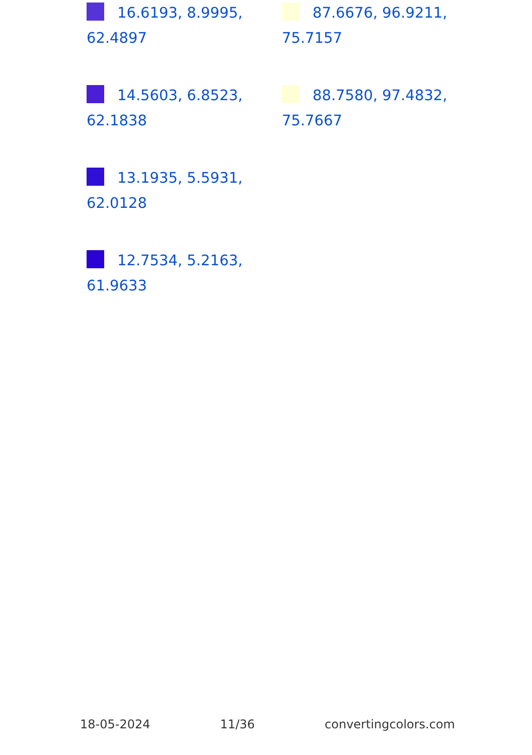16.6193, 8.9995, 62.4897
87.6676, 96.9211, 75.7157
14.5603, 6.8523, 62.1838
88.7580, 97.4832, 75.7667
13.1935, 5.5931, 62.0128
12.7534, 5.2163, 61.9633
18-05-2024 11/36 convertingcolors.com